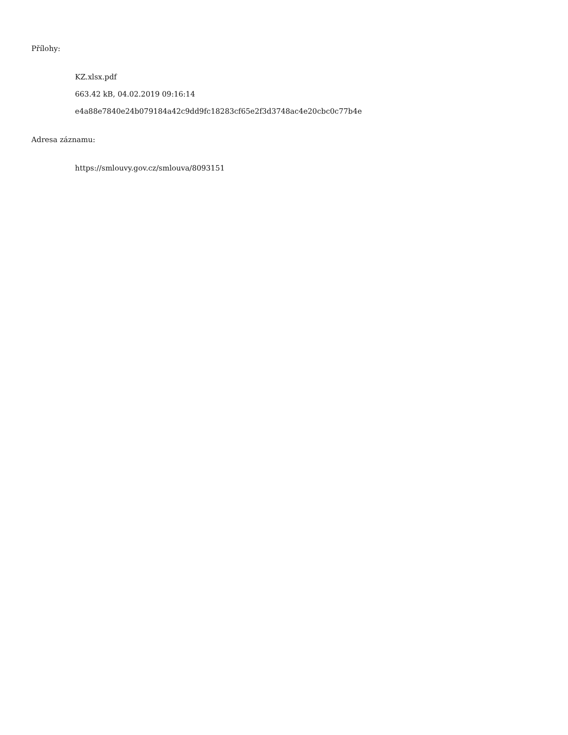Přílohy:
KZ.xlsx.pdf
663.42 kB, 04.02.2019 09:16:14
e4a88e7840e24b079184a42c9dd9fc18283cf65e2f3d3748ac4e20cbc0c77b4e
Adresa záznamu:
https://smlouvy.gov.cz/smlouva/8093151